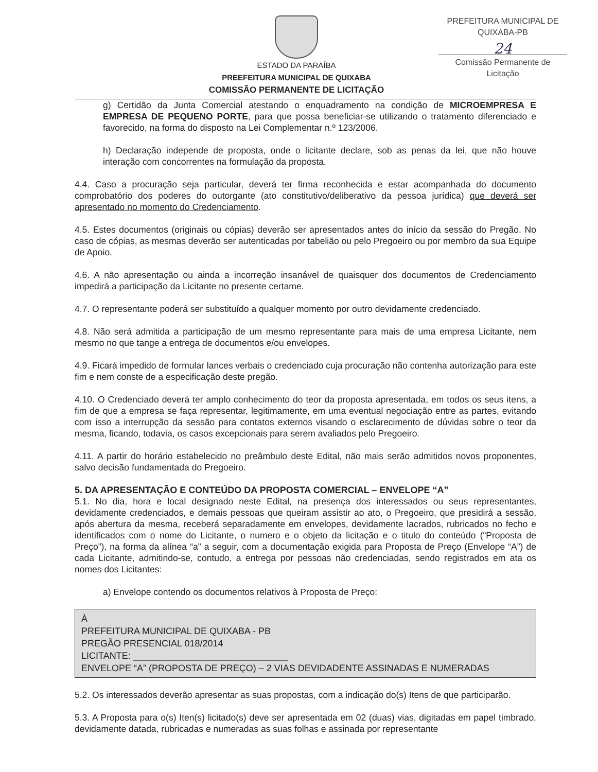ESTADO DA PARAÍBA
PREEFEITURA MUNICIPAL DE QUIXABA
COMISSÃO PERMANENTE DE LICITAÇÃO
PREFEITURA MUNICIPAL DE QUIXABA-PB
24
Comissão Permanente de Licitação
g) Certidão da Junta Comercial atestando o enquadramento na condição de MICROEMPRESA E EMPRESA DE PEQUENO PORTE, para que possa beneficiar-se utilizando o tratamento diferenciado e favorecido, na forma do disposto na Lei Complementar n.º 123/2006.
h) Declaração independe de proposta, onde o licitante declare, sob as penas da lei, que não houve interação com concorrentes na formulação da proposta.
4.4. Caso a procuração seja particular, deverá ter firma reconhecida e estar acompanhada do documento comprobatório dos poderes do outorgante (ato constitutivo/deliberativo da pessoa jurídica) que deverá ser apresentado no momento do Credenciamento.
4.5. Estes documentos (originais ou cópias) deverão ser apresentados antes do início da sessão do Pregão. No caso de cópias, as mesmas deverão ser autenticadas por tabelião ou pelo Pregoeiro ou por membro da sua Equipe de Apoio.
4.6. A não apresentação ou ainda a incorreção insanável de quaisquer dos documentos de Credenciamento impedirá a participação da Licitante no presente certame.
4.7. O representante poderá ser substituído a qualquer momento por outro devidamente credenciado.
4.8. Não será admitida a participação de um mesmo representante para mais de uma empresa Licitante, nem mesmo no que tange a entrega de documentos e/ou envelopes.
4.9. Ficará impedido de formular lances verbais o credenciado cuja procuração não contenha autorização para este fim e nem conste de a especificação deste pregão.
4.10. O Credenciado deverá ter amplo conhecimento do teor da proposta apresentada, em todos os seus itens, a fim de que a empresa se faça representar, legitimamente, em uma eventual negociação entre as partes, evitando com isso a interrupção da sessão para contatos externos visando o esclarecimento de dúvidas sobre o teor da mesma, ficando, todavia, os casos excepcionais para serem avaliados pelo Pregoeiro.
4.11. A partir do horário estabelecido no preâmbulo deste Edital, não mais serão admitidos novos proponentes, salvo decisão fundamentada do Pregoeiro.
5. DA APRESENTAÇÃO E CONTEÚDO DA PROPOSTA COMERCIAL – ENVELOPE “A”
5.1. No dia, hora e local designado neste Edital, na presença dos interessados ou seus representantes, devidamente credenciados, e demais pessoas que queiram assistir ao ato, o Pregoeiro, que presidirá a sessão, após abertura da mesma, receberá separadamente em envelopes, devidamente lacrados, rubricados no fecho e identificados com o nome do Licitante, o numero e o objeto da licitação e o titulo do conteúdo (“Proposta de Preço”), na forma da alínea “a” a seguir, com a documentação exigida para Proposta de Preço (Envelope “A”) de cada Licitante, admitindo-se, contudo, a entrega por pessoas não credenciadas, sendo registrados em ata os nomes dos Licitantes:
a) Envelope contendo os documentos relativos à Proposta de Preço:
À
PREFEITURA MUNICIPAL DE QUIXABA - PB
PREGÃO PRESENCIAL 018/2014
LICITANTE: ______________________________
ENVELOPE “A” (PROPOSTA DE PREÇO) – 2 VIAS DEVIDADENTE ASSINADAS E NUMERADAS
5.2. Os interessados deverão apresentar as suas propostas, com a indicação do(s) Itens de que participarão.
5.3. A Proposta para o(s) Iten(s) licitado(s) deve ser apresentada em 02 (duas) vias, digitadas em papel timbrado, devidamente datada, rubricadas e numeradas as suas folhas e assinada por representante